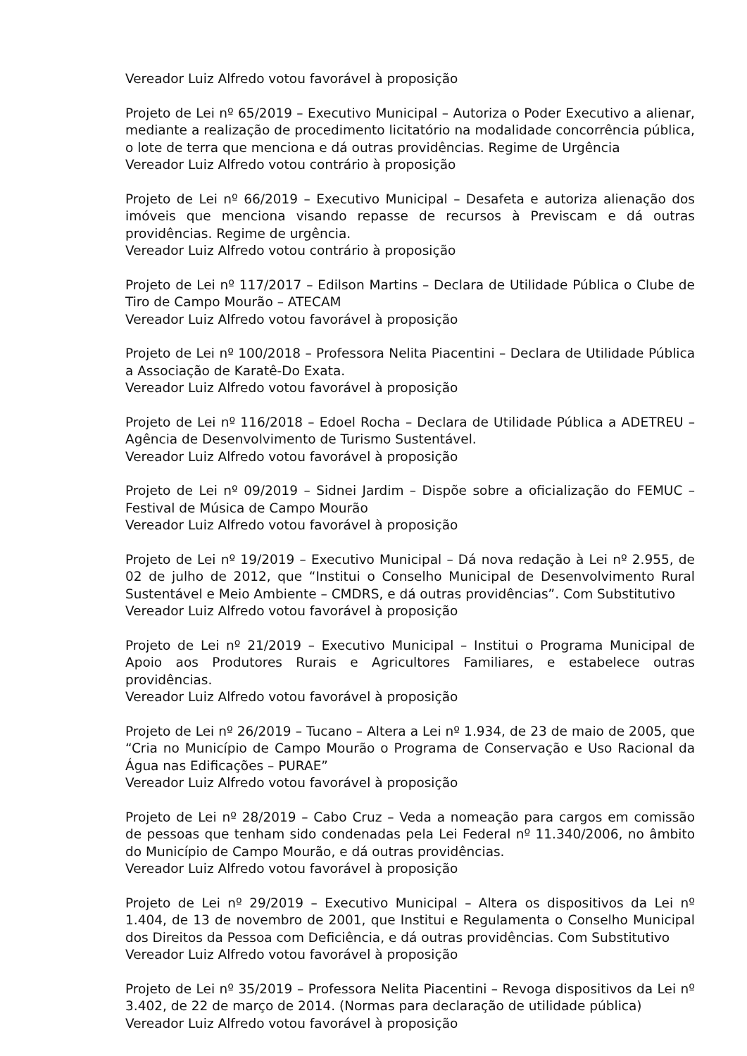Vereador Luiz Alfredo votou favorável à proposição
Projeto de Lei nº 65/2019 – Executivo Municipal – Autoriza o Poder Executivo a alienar, mediante a realização de procedimento licitatório na modalidade concorrência pública, o lote de terra que menciona e dá outras providências. Regime de Urgência
Vereador Luiz Alfredo votou contrário à proposição
Projeto de Lei nº 66/2019 – Executivo Municipal – Desafeta e autoriza alienação dos imóveis que menciona visando repasse de recursos à Previscam e dá outras providências. Regime de urgência.
Vereador Luiz Alfredo votou contrário à proposição
Projeto de Lei nº 117/2017 – Edilson Martins – Declara de Utilidade Pública o Clube de Tiro de Campo Mourão – ATECAM
Vereador Luiz Alfredo votou favorável à proposição
Projeto de Lei nº 100/2018 – Professora Nelita Piacentini – Declara de Utilidade Pública a Associação de Karatê-Do Exata.
Vereador Luiz Alfredo votou favorável à proposição
Projeto de Lei nº 116/2018 – Edoel Rocha – Declara de Utilidade Pública a ADETREU – Agência de Desenvolvimento de Turismo Sustentável.
Vereador Luiz Alfredo votou favorável à proposição
Projeto de Lei nº 09/2019 – Sidnei Jardim – Dispõe sobre a oficialização do FEMUC – Festival de Música de Campo Mourão
Vereador Luiz Alfredo votou favorável à proposição
Projeto de Lei nº 19/2019 – Executivo Municipal – Dá nova redação à Lei nº 2.955, de 02 de julho de 2012, que “Institui o Conselho Municipal de Desenvolvimento Rural Sustentável e Meio Ambiente – CMDRS, e dá outras providências”. Com Substitutivo
Vereador Luiz Alfredo votou favorável à proposição
Projeto de Lei nº 21/2019 – Executivo Municipal – Institui o Programa Municipal de Apoio aos Produtores Rurais e Agricultores Familiares, e estabelece outras providências.
Vereador Luiz Alfredo votou favorável à proposição
Projeto de Lei nº 26/2019 – Tucano – Altera a Lei nº 1.934, de 23 de maio de 2005, que “Cria no Município de Campo Mourão o Programa de Conservação e Uso Racional da Água nas Edificações – PURAE”
Vereador Luiz Alfredo votou favorável à proposição
Projeto de Lei nº 28/2019 – Cabo Cruz – Veda a nomeação para cargos em comissão de pessoas que tenham sido condenadas pela Lei Federal nº 11.340/2006, no âmbito do Município de Campo Mourão, e dá outras providências.
Vereador Luiz Alfredo votou favorável à proposição
Projeto de Lei nº 29/2019 – Executivo Municipal – Altera os dispositivos da Lei nº 1.404, de 13 de novembro de 2001, que Institui e Regulamenta o Conselho Municipal dos Direitos da Pessoa com Deficiência, e dá outras providências. Com Substitutivo
Vereador Luiz Alfredo votou favorável à proposição
Projeto de Lei nº 35/2019 – Professora Nelita Piacentini – Revoga dispositivos da Lei nº 3.402, de 22 de março de 2014. (Normas para declaração de utilidade pública)
Vereador Luiz Alfredo votou favorável à proposição